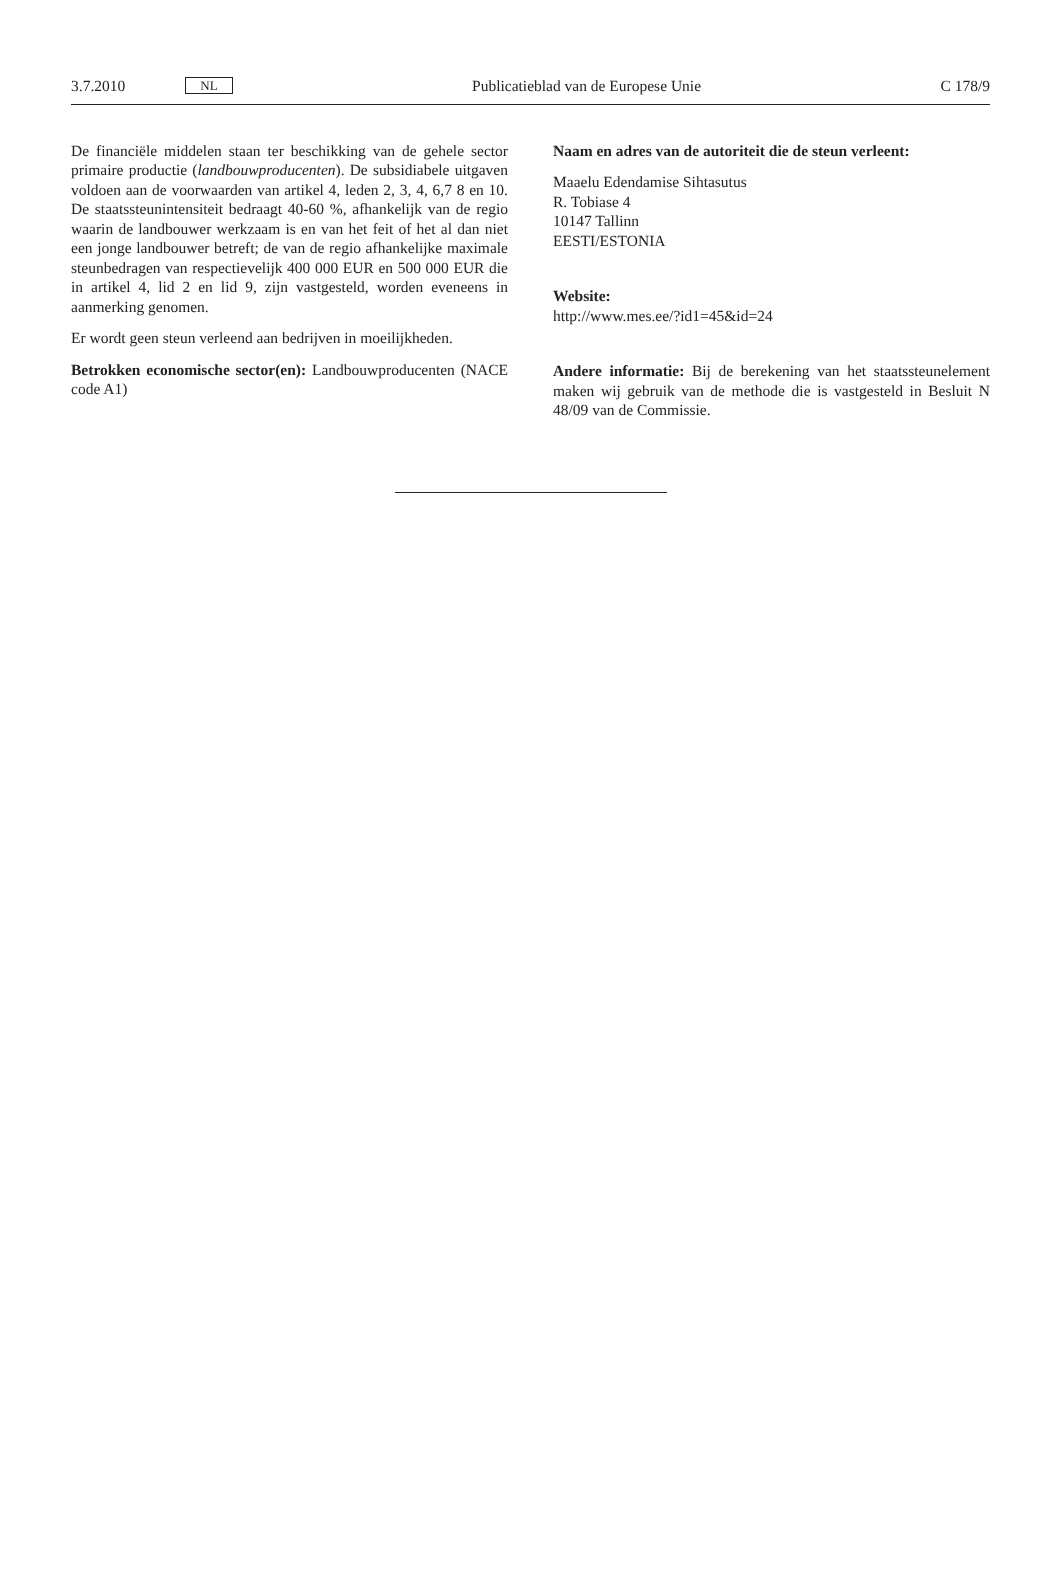3.7.2010 NL
Publicatieblad van de Europese Unie C 178/9
De financiële middelen staan ter beschikking van de gehele sector primaire productie (landbouwproducenten). De subsidiabele uitgaven voldoen aan de voorwaarden van artikel 4, leden 2, 3, 4, 6,7 8 en 10. De staatssteunintensiteit bedraagt 40-60 %, afhankelijk van de regio waarin de landbouwer werkzaam is en van het feit of het al dan niet een jonge landbouwer betreft; de van de regio afhankelijke maximale steunbedragen van respectievelijk 400 000 EUR en 500 000 EUR die in artikel 4, lid 2 en lid 9, zijn vastgesteld, worden eveneens in aanmerking genomen.
Er wordt geen steun verleend aan bedrijven in moeilijkheden.
Betrokken economische sector(en): Landbouwproducenten (NACE code A1)
Naam en adres van de autoriteit die de steun verleent:
Maaelu Edendamise Sihtasutus
R. Tobiase 4
10147 Tallinn
EESTI/ESTONIA
Website:
http://www.mes.ee/?id1=45&id=24
Andere informatie: Bij de berekening van het staatssteunelement maken wij gebruik van de methode die is vastgesteld in Besluit N 48/09 van de Commissie.